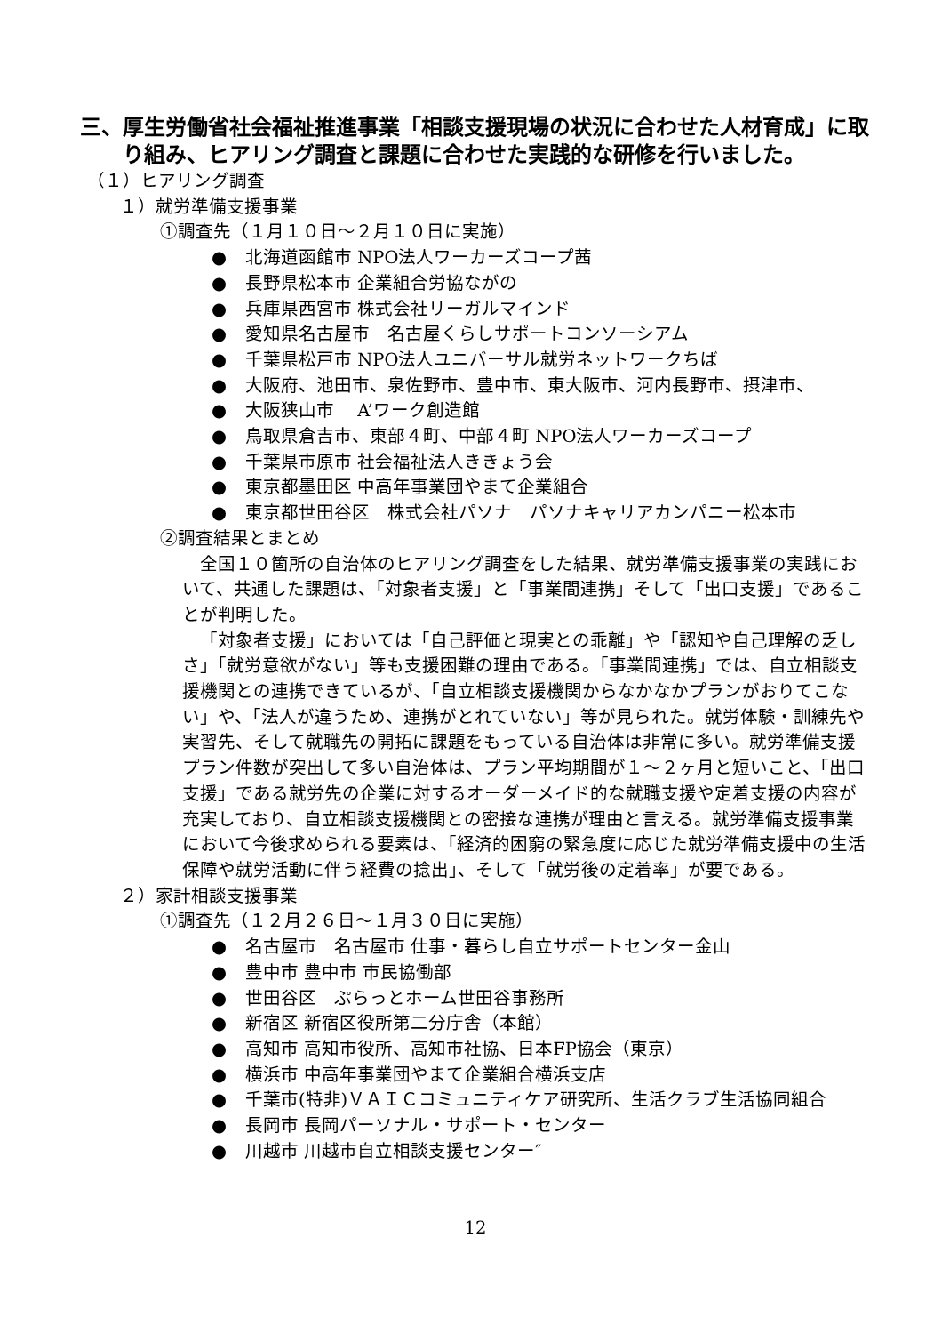三、厚生労働省社会福祉推進事業「相談支援現場の状況に合わせた人材育成」に取り組み、ヒアリング調査と課題に合わせた実践的な研修を行いました。
（１）ヒアリング調査
１）就労準備支援事業
①調査先（１月１０日～２月１０日に実施）
● 北海道函館市 NPO法人ワーカーズコープ茜
● 長野県松本市 企業組合労協ながの
● 兵庫県西宮市 株式会社リーガルマインド
● 愛知県名古屋市　名古屋くらしサポートコンソーシアム
● 千葉県松戸市 NPO法人ユニバーサル就労ネットワークちば
● 大阪府、池田市、泉佐野市、豊中市、東大阪市、河内長野市、摂津市、
● 大阪狭山市　 A’ワーク創造館
● 鳥取県倉吉市、東部４町、中部４町 NPO法人ワーカーズコープ
● 千葉県市原市 社会福祉法人ききょう会
● 東京都墨田区 中高年事業団やまて企業組合
● 東京都世田谷区　株式会社パソナ　パソナキャリアカンパニー松本市
②調査結果とまとめ
全国１０箇所の自治体のヒアリング調査をした結果、就労準備支援事業の実践において、共通した課題は、「対象者支援」と「事業間連携」そして「出口支援」であることが判明した。
「対象者支援」においては「自己評価と現実との乖離」や「認知や自己理解の乏しさ」「就労意欲がない」等も支援困難の理由である。「事業間連携」では、自立相談支援機関との連携できているが、「自立相談支援機関からなかなかプランがおりてこない」や、「法人が違うため、連携がとれていない」等が見られた。就労体験・訓練先や実習先、そして就職先の開拓に課題をもっている自治体は非常に多い。就労準備支援プラン件数が突出して多い自治体は、プラン平均期間が１～２ヶ月と短いこと、「出口支援」である就労先の企業に対するオーダーメイド的な就職支援や定着支援の内容が充実しており、自立相談支援機関との密接な連携が理由と言える。就労準備支援事業において今後求められる要素は、「経済的困窮の緊急度に応じた就労準備支援中の生活保障や就労活動に伴う経費の捻出」、そして「就労後の定着率」が要である。
２）家計相談支援事業
①調査先（１２月２６日～１月３０日に実施）
● 名古屋市　名古屋市 仕事・暮らし自立サポートセンター金山
● 豊中市 豊中市 市民協働部
● 世田谷区　ぷらっとホーム世田谷事務所
● 新宿区 新宿区役所第二分庁舎（本館）
● 高知市 高知市役所、高知市社協、日本FP協会（東京）
● 横浜市 中高年事業団やまて企業組合横浜支店
● 千葉市(特非)ＶＡＩＣコミュニティケア研究所、生活クラブ生活協同組合
● 長岡市 長岡パーソナル・サポート・センター
● 川越市 川越市自立相談支援センター″
12